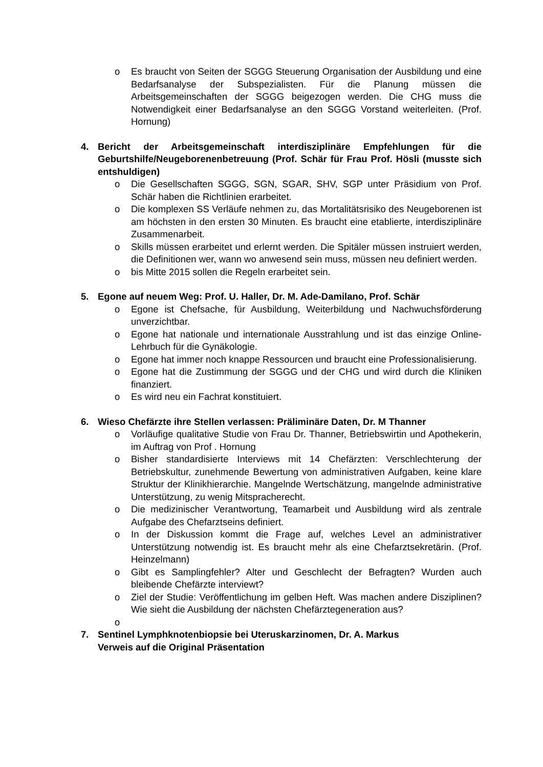o Es braucht von Seiten der SGGG Steuerung Organisation der Ausbildung und eine Bedarfsanalyse der Subspezialisten. Für die Planung müssen die Arbeitsgemeinschaften der SGGG beigezogen werden. Die CHG muss die Notwendigkeit einer Bedarfsanalyse an den SGGG Vorstand weiterleiten. (Prof. Hornung)
4. Bericht der Arbeitsgemeinschaft interdisziplinäre Empfehlungen für die Geburtshilfe/Neugeborenenbetreuung (Prof. Schär für Frau Prof. Hösli (musste sich entshuldigen)
o Die Gesellschaften SGGG, SGN, SGAR, SHV, SGP unter Präsidium von Prof. Schär haben die Richtlinien erarbeitet.
o Die komplexen SS Verläufe nehmen zu, das Mortalitätsrisiko des Neugeborenen ist am höchsten in den ersten 30 Minuten. Es braucht eine etablierte, interdisziplinäre Zusammenarbeit.
o Skills müssen erarbeitet und erlernt werden. Die Spitäler müssen instruiert werden, die Definitionen wer, wann wo anwesend sein muss, müssen neu definiert werden.
o bis Mitte 2015 sollen die Regeln erarbeitet sein.
5. Egone auf neuem Weg: Prof. U. Haller, Dr. M. Ade-Damilano, Prof. Schär
o Egone ist Chefsache, für Ausbildung, Weiterbildung und Nachwuchsförderung unverzichtbar.
o Egone hat nationale und internationale Ausstrahlung und ist das einzige Online-Lehrbuch für die Gynäkologie.
o Egone hat immer noch knappe Ressourcen und braucht eine Professionalisierung.
o Egone hat die Zustimmung der SGGG und der CHG und wird durch die Kliniken finanziert.
o Es wird neu ein Fachrat konstituiert.
6. Wieso Chefärzte ihre Stellen verlassen: Präliminäre Daten, Dr. M Thanner
o Vorläufige qualitative Studie von Frau Dr. Thanner, Betriebswirtin und Apothekerin, im Auftrag von Prof . Hornung
o Bisher standardisierte Interviews mit 14 Chefärzten: Verschlechterung der Betriebskultur, zunehmende Bewertung von administrativen Aufgaben, keine klare Struktur der Klinikhierarchie. Mangelnde Wertschätzung, mangelnde administrative Unterstützung, zu wenig Mitspracherecht.
o Die medizinischer Verantwortung, Teamarbeit und Ausbildung wird als zentrale Aufgabe des Chefarztseins definiert.
o In der Diskussion kommt die Frage auf, welches Level an administrativer Unterstützung notwendig ist. Es braucht mehr als eine Chefarztsekretärin. (Prof. Heinzelmann)
o Gibt es Samplingfehler? Alter und Geschlecht der Befragten? Wurden auch bleibende Chefärzte interviewt?
o Ziel der Studie: Veröffentlichung im gelben Heft. Was machen andere Disziplinen? Wie sieht die Ausbildung der nächsten Chefärztegeneration aus?
o
7. Sentinel Lymphknotenbiopsie bei Uteruskarzinomen, Dr. A. Markus
Verweis auf die Original Präsentation